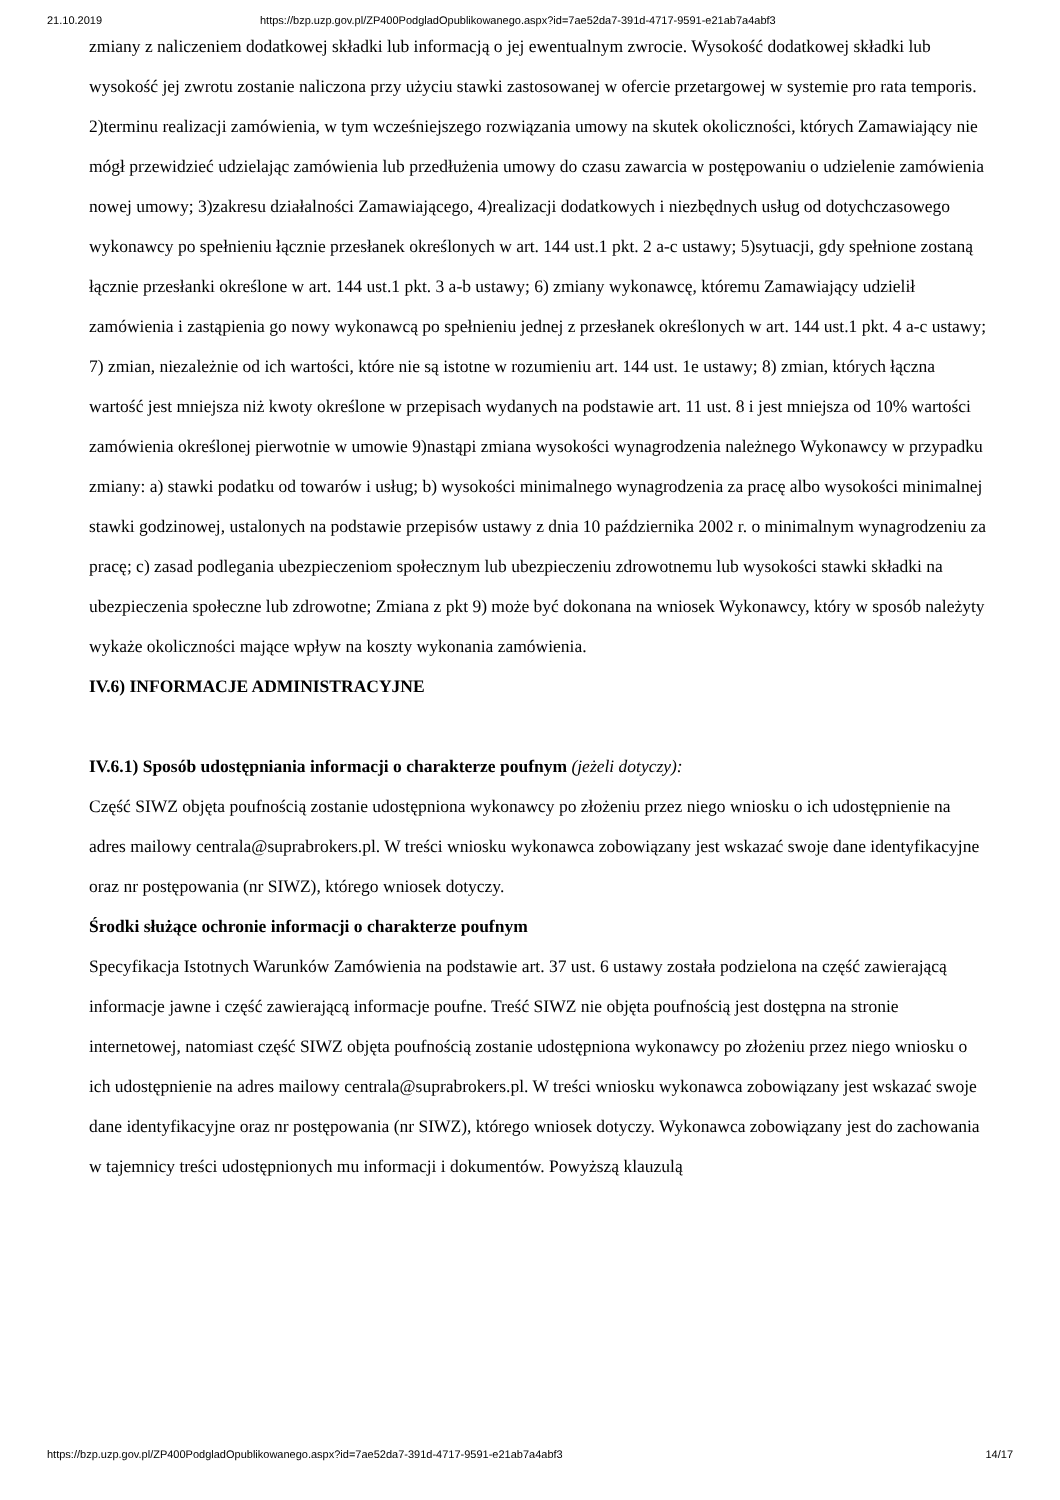21.10.2019 https://bzp.uzp.gov.pl/ZP400PodgladOpublikowanego.aspx?id=7ae52da7-391d-4717-9591-e21ab7a4abf3
zmiany z naliczeniem dodatkowej składki lub informacją o jej ewentualnym zwrocie. Wysokość dodatkowej składki lub wysokość jej zwrotu zostanie naliczona przy użyciu stawki zastosowanej w ofercie przetargowej w systemie pro rata temporis. 2)terminu realizacji zamówienia, w tym wcześniejszego rozwiązania umowy na skutek okoliczności, których Zamawiający nie mógł przewidzieć udzielając zamówienia lub przedłużenia umowy do czasu zawarcia w postępowaniu o udzielenie zamówienia nowej umowy; 3)zakresu działalności Zamawiającego, 4)realizacji dodatkowych i niezbędnych usług od dotychczasowego wykonawcy po spełnieniu łącznie przesłanek określonych w art. 144 ust.1 pkt. 2 a-c ustawy; 5)sytuacji, gdy spełnione zostaną łącznie przesłanki określone w art. 144 ust.1 pkt. 3 a-b ustawy; 6) zmiany wykonawcę, któremu Zamawiający udzielił zamówienia i zastąpienia go nowy wykonawcą po spełnieniu jednej z przesłanek określonych w art. 144 ust.1 pkt. 4 a-c ustawy; 7) zmian, niezależnie od ich wartości, które nie są istotne w rozumieniu art. 144 ust. 1e ustawy; 8) zmian, których łączna wartość jest mniejsza niż kwoty określone w przepisach wydanych na podstawie art. 11 ust. 8 i jest mniejsza od 10% wartości zamówienia określonej pierwotnie w umowie 9)nastąpi zmiana wysokości wynagrodzenia należnego Wykonawcy w przypadku zmiany: a) stawki podatku od towarów i usług; b) wysokości minimalnego wynagrodzenia za pracę albo wysokości minimalnej stawki godzinowej, ustalonych na podstawie przepisów ustawy z dnia 10 października 2002 r. o minimalnym wynagrodzeniu za pracę; c) zasad podlegania ubezpieczeniom społecznym lub ubezpieczeniu zdrowotnemu lub wysokości stawki składki na ubezpieczenia społeczne lub zdrowotne; Zmiana z pkt 9) może być dokonana na wniosek Wykonawcy, który w sposób należyty wykaże okoliczności mające wpływ na koszty wykonania zamówienia.
IV.6) INFORMACJE ADMINISTRACYJNE
IV.6.1) Sposób udostępniania informacji o charakterze poufnym (jeżeli dotyczy):
Część SIWZ objęta poufnością zostanie udostępniona wykonawcy po złożeniu przez niego wniosku o ich udostępnienie na adres mailowy centrala@suprabrokers.pl. W treści wniosku wykonawca zobowiązany jest wskazać swoje dane identyfikacyjne oraz nr postępowania (nr SIWZ), którego wniosek dotyczy.
Środki służące ochronie informacji o charakterze poufnym
Specyfikacja Istotnych Warunków Zamówienia na podstawie art. 37 ust. 6 ustawy została podzielona na część zawierającą informacje jawne i część zawierającą informacje poufne. Treść SIWZ nie objęta poufnością jest dostępna na stronie internetowej, natomiast część SIWZ objęta poufnością zostanie udostępniona wykonawcy po złożeniu przez niego wniosku o ich udostępnienie na adres mailowy centrala@suprabrokers.pl. W treści wniosku wykonawca zobowiązany jest wskazać swoje dane identyfikacyjne oraz nr postępowania (nr SIWZ), którego wniosek dotyczy. Wykonawca zobowiązany jest do zachowania w tajemnicy treści udostępnionych mu informacji i dokumentów. Powyższą klauzulą
https://bzp.uzp.gov.pl/ZP400PodgladOpublikowanego.aspx?id=7ae52da7-391d-4717-9591-e21ab7a4abf3 14/17